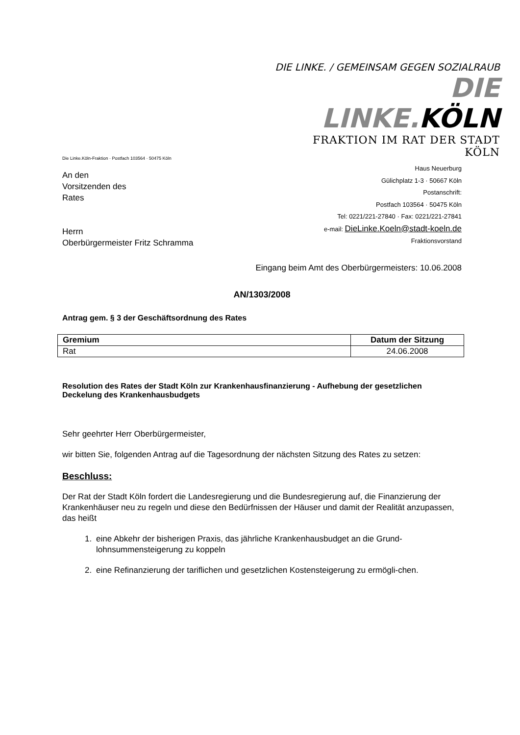DIE LINKE. / GEMEINSAM GEGEN SOZIALRAUB
DIE LINKE.KÖLN
FRAKTION IM RAT DER STADT KÖLN
Die Linke.Köln-Fraktion · Postfach 103564 · 50475 Köln
An den
Vorsitzenden des
Rates
Herrn
Oberbürgermeister Fritz Schramma
Haus Neuerburg
Gülichplatz 1-3 · 50667 Köln
Postanschrift:
Postfach 103564 · 50475 Köln
Tel: 0221/221-27840 · Fax: 0221/221-27841
e-mail: DieLinke.Koeln@stadt-koeln.de
Fraktionsvorstand
Eingang beim Amt des Oberbürgermeisters: 10.06.2008
AN/1303/2008
Antrag gem. § 3 der Geschäftsordnung des Rates
| Gremium | Datum der Sitzung |
| --- | --- |
| Rat | 24.06.2008 |
Resolution des Rates der Stadt Köln zur Krankenhausfinanzierung - Aufhebung der gesetzlichen Deckelung des Krankenhausbudgets
Sehr geehrter Herr Oberbürgermeister,
wir bitten Sie, folgenden Antrag auf die Tagesordnung der nächsten Sitzung des Rates zu setzen:
Beschluss:
Der Rat der Stadt Köln fordert die Landesregierung und die Bundesregierung auf, die Finanzierung der Krankenhäuser neu zu regeln und diese den Bedürfnissen der Häuser und damit der Realität anzupassen, das heißt
1. eine Abkehr der bisherigen Praxis, das jährliche Krankenhausbudget an die Grund-lohnsummensteigerung zu koppeln
2. eine Refinanzierung der tariflichen und gesetzlichen Kostensteigerung zu ermögli-chen.